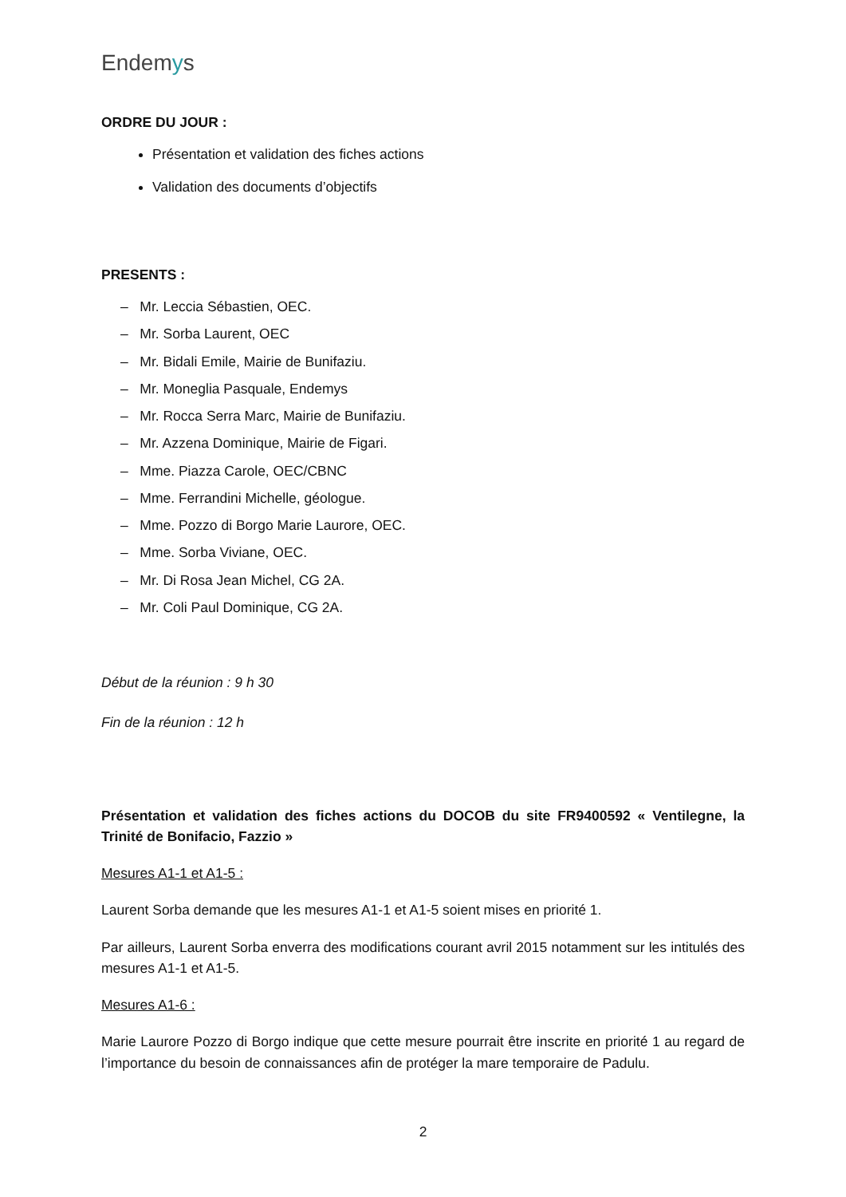Endemys
ORDRE DU JOUR :
Présentation et validation des fiches actions
Validation des documents d’objectifs
PRESENTS :
– Mr. Leccia Sébastien, OEC.
– Mr. Sorba Laurent, OEC
– Mr. Bidali Emile, Mairie de Bunifaziu.
– Mr. Moneglia Pasquale, Endemys
– Mr. Rocca Serra Marc, Mairie de Bunifaziu.
– Mr. Azzena Dominique, Mairie de Figari.
– Mme. Piazza Carole, OEC/CBNC
– Mme. Ferrandini Michelle, géologue.
– Mme. Pozzo di Borgo Marie Laurore, OEC.
– Mme. Sorba Viviane, OEC.
– Mr. Di Rosa Jean Michel, CG 2A.
– Mr. Coli Paul Dominique, CG 2A.
Début de la réunion : 9 h 30
Fin de la réunion : 12 h
Présentation et validation des fiches actions du DOCOB du site FR9400592 « Ventilegne, la Trinité de Bonifacio, Fazzio »
Mesures A1-1 et A1-5 :
Laurent Sorba demande que les mesures A1-1 et A1-5 soient mises en priorité 1.
Par ailleurs, Laurent Sorba enverra des modifications courant avril 2015 notamment sur les intitulés des mesures A1-1 et A1-5.
Mesures A1-6 :
Marie Laurore Pozzo di Borgo indique que cette mesure pourrait être inscrite en priorité 1 au regard de l’importance du besoin de connaissances afin de protéger la mare temporaire de Padulu.
2